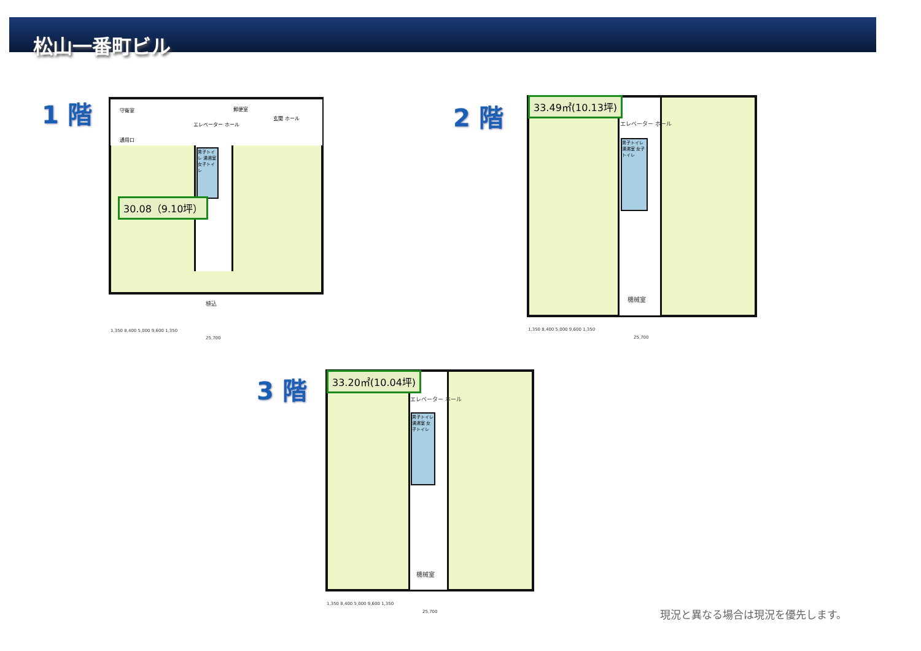松山一番町ビル
1 階
男子トイレ 湯沸室 女子トイレ
守衛室 郵便室
エレベーター ホール
玄関 ホール
通用口
植込
30.08（9.10坪）
1,350 8,400 5,000 9,600 1,350
25,700
2 階
男子トイレ 湯沸室 女子トイレ
エレベーター ホール
機械室
33.49㎡(10.13坪)
1,350 8,400 5,000 9,600 1,350
25,700
3 階
男子トイレ 湯沸室 女子トイレ
エレベーター ホール
機械室
33.20㎡(10.04坪)
1,350 8,400 5,000 9,600 1,350
25,700 現況と異なる場合は現況を優先します。